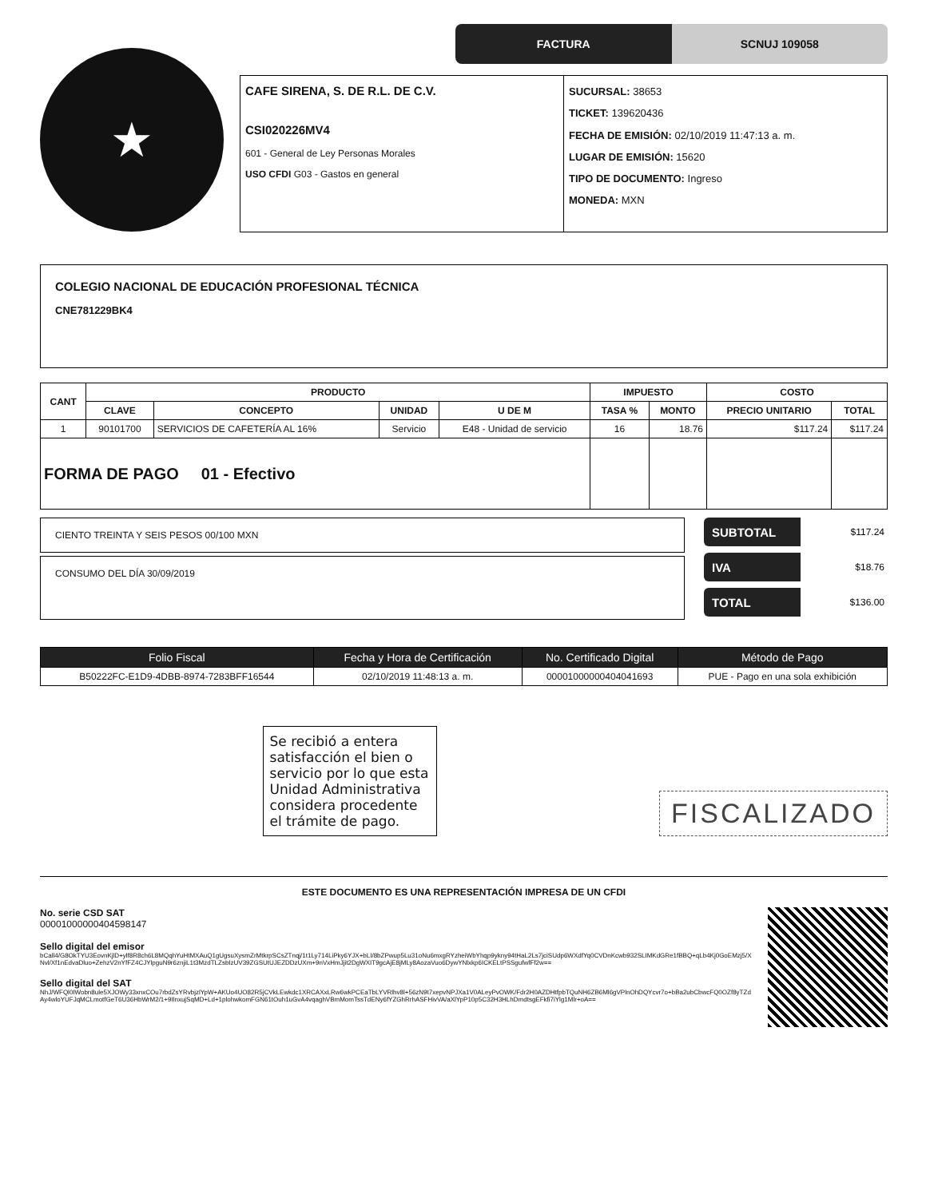★
FACTURA SCNUJ 109058
CAFE SIRENA, S. DE R.L. DE C.V.
CSI020226MV4
601 - General de Ley Personas Morales
USO CFDI G03 - Gastos en general
SUCURSAL: 38653
TICKET: 139620436
FECHA DE EMISIÓN: 02/10/2019 11:47:13 a. m.
LUGAR DE EMISIÓN: 15620
TIPO DE DOCUMENTO: Ingreso
MONEDA: MXN
COLEGIO NACIONAL DE EDUCACIÓN PROFESIONAL TÉCNICA
CNE781229BK4
| CANT | PRODUCTO | | | | IMPUESTO | | COSTO | |
| --- | --- | --- | --- | --- | --- | --- | --- | --- |
| | CLAVE | CONCEPTO | UNIDAD | U DE M | TASA % | MONTO | PRECIO UNITARIO | TOTAL |
| 1 | 90101700 | SERVICIOS DE CAFETERÍA AL 16% | Servicio | E48 - Unidad de servicio | 16 | 18.76 | $117.24 | $117.24 |
| FORMA DE PAGO 01 - Efectivo | | | | | | | | |
CIENTO TREINTA Y SEIS PESOS 00/100 MXN
CONSUMO DEL DÍA 30/09/2019
SUBTOTAL $117.24
IVA $18.76
TOTAL $136.00
| Folio Fiscal | Fecha y Hora de Certificación | No. Certificado Digital | Método de Pago |
| --- | --- | --- | --- |
| B50222FC-E1D9-4DBB-8974-7283BFF16544 | 02/10/2019 11:48:13 a. m. | 00001000000404041693 | PUE - Pago en una sola exhibición |
Se recibió a entera satisfacción el bien o servicio por lo que esta Unidad Administrativa considera procedente el trámite de pago.
FISCALIZADO
ESTE DOCUMENTO ES UNA REPRESENTACIÓN IMPRESA DE UN CFDI
No. serie CSD SAT
00001000000404598147
Sello digital del emisor
bCall4/G8OkTYU3EovnKjlD+ylf8R8ch6L8MQqhYuHtMXAuQ1gUgsuXysmZrMtkrpSCsZTnqj/1t1Ly714LiPky6YJX+bLI/8bZPwup5Lu31oNu6mxgRYzheiWbYhqp9ykny94tHaL2Ls7jciSUdp6WXdfYq0CVDnKcwb932SLIMKdGRe1fBBQ+qLb4Kj0GoEMzj5/XNvl/Xf1nEdvaDluo+ZehzV2nYfFZ4CJYlpguN9r6znjiL1t3MzdTLZsbIzUV39ZGSUtUJEZDDzUXm+9nVxHmJjit2DgWXIT9gcAjE8jMLy8AozaVuo6DywYNlxkp6ICKELtPSSgufwfFf2w==
Sello digital del SAT
NhJ/WFQl0IWobn8ule5XJOWy33xnxCOu7rbdZsYRvbjzlYpW+AKUo4UO82R5jCVkLEwkdc1XRCAXxLRw6wkPCEaTbLYVRlhv8l+56zN9t7xepvNPJXa1V0ALeyPvOWK/Fdr2H0AZDHtfpbTQuNH6ZB6Ml6gVPlnOhDQYcvr7o+bBa2ubCbwcFQ0OZf8yTZdAy4wloYUFJqMCLmotfGeT6U36HbWrM2/1+9IlnxujSqMD+Ld+1plohwkomFGN61tOuh1uGvA4vqaghVBmMomTssTdENy6fYZGhRrhASFHivVA/aXlYpP10p5C32H3HLhDmdtsgEFkfi7iYlg1Mlr+oA==